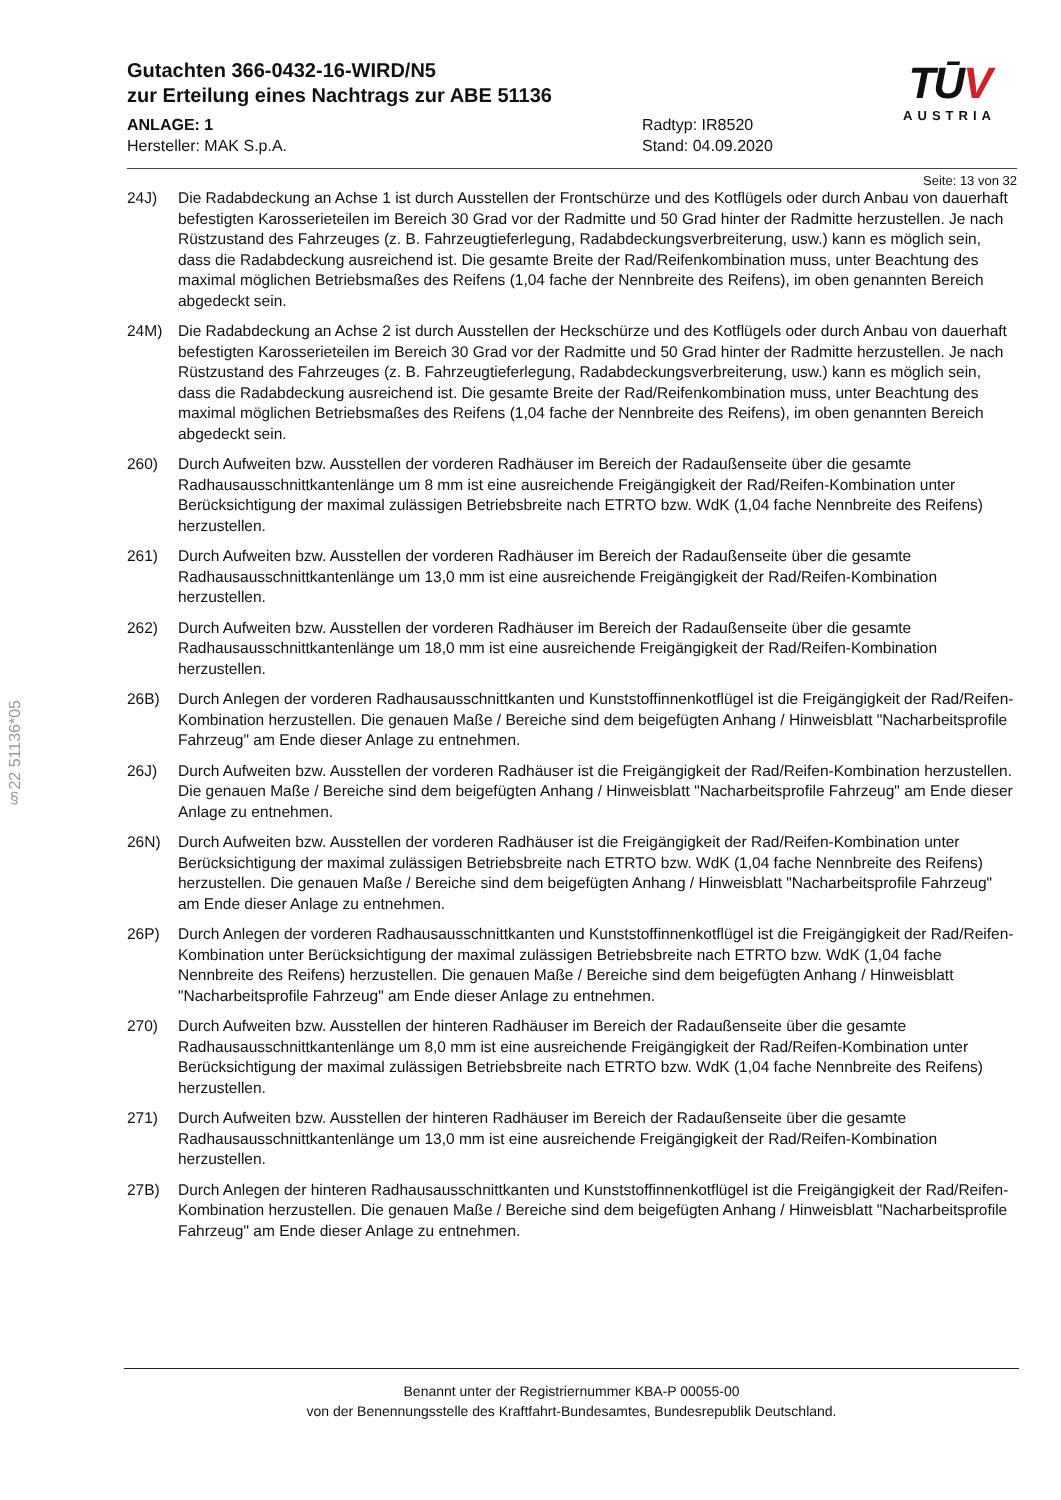§22 51136*05
TŪV
AUSTRIA
Gutachten 366-0432-16-WIRD/N5
zur Erteilung eines Nachtrags zur ABE 51136
ANLAGE: 1
Hersteller: MAK S.p.A.
Radtyp: IR8520
Stand: 04.09.2020
Seite: 13 von 32
24J) Die Radabdeckung an Achse 1 ist durch Ausstellen der Frontschürze und des Kotflügels oder durch Anbau von dauerhaft befestigten Karosserieteilen im Bereich 30 Grad vor der Radmitte und 50 Grad hinter der Radmitte herzustellen. Je nach Rüstzustand des Fahrzeuges (z. B. Fahrzeugtieferlegung, Radabdeckungsverbreiterung, usw.) kann es möglich sein, dass die Radabdeckung ausreichend ist. Die gesamte Breite der Rad/Reifenkombination muss, unter Beachtung des maximal möglichen Betriebsmaßes des Reifens (1,04 fache der Nennbreite des Reifens), im oben genannten Bereich abgedeckt sein.
24M) Die Radabdeckung an Achse 2 ist durch Ausstellen der Heckschürze und des Kotflügels oder durch Anbau von dauerhaft befestigten Karosserieteilen im Bereich 30 Grad vor der Radmitte und 50 Grad hinter der Radmitte herzustellen. Je nach Rüstzustand des Fahrzeuges (z. B. Fahrzeugtieferlegung, Radabdeckungsverbreiterung, usw.) kann es möglich sein, dass die Radabdeckung ausreichend ist. Die gesamte Breite der Rad/Reifenkombination muss, unter Beachtung des maximal möglichen Betriebsmaßes des Reifens (1,04 fache der Nennbreite des Reifens), im oben genannten Bereich abgedeckt sein.
260) Durch Aufweiten bzw. Ausstellen der vorderen Radhäuser im Bereich der Radaußenseite über die gesamte Radhausausschnittkantenlänge um 8 mm ist eine ausreichende Freigängigkeit der Rad/Reifen-Kombination unter Berücksichtigung der maximal zulässigen Betriebsbreite nach ETRTO bzw. WdK (1,04 fache Nennbreite des Reifens) herzustellen.
261) Durch Aufweiten bzw. Ausstellen der vorderen Radhäuser im Bereich der Radaußenseite über die gesamte Radhausausschnittkantenlänge um 13,0 mm ist eine ausreichende Freigängigkeit der Rad/Reifen-Kombination herzustellen.
262) Durch Aufweiten bzw. Ausstellen der vorderen Radhäuser im Bereich der Radaußenseite über die gesamte Radhausausschnittkantenlänge um 18,0 mm ist eine ausreichende Freigängigkeit der Rad/Reifen-Kombination herzustellen.
26B) Durch Anlegen der vorderen Radhausausschnittkanten und Kunststoffinnenkotflügel ist die Freigängigkeit der Rad/Reifen-Kombination herzustellen. Die genauen Maße / Bereiche sind dem beigefügten Anhang / Hinweisblatt "Nacharbeitsprofile Fahrzeug" am Ende dieser Anlage zu entnehmen.
26J) Durch Aufweiten bzw. Ausstellen der vorderen Radhäuser ist die Freigängigkeit der Rad/Reifen-Kombination herzustellen. Die genauen Maße / Bereiche sind dem beigefügten Anhang / Hinweisblatt "Nacharbeitsprofile Fahrzeug" am Ende dieser Anlage zu entnehmen.
26N) Durch Aufweiten bzw. Ausstellen der vorderen Radhäuser ist die Freigängigkeit der Rad/Reifen-Kombination unter Berücksichtigung der maximal zulässigen Betriebsbreite nach ETRTO bzw. WdK (1,04 fache Nennbreite des Reifens) herzustellen. Die genauen Maße / Bereiche sind dem beigefügten Anhang / Hinweisblatt "Nacharbeitsprofile Fahrzeug" am Ende dieser Anlage zu entnehmen.
26P) Durch Anlegen der vorderen Radhausausschnittkanten und Kunststoffinnenkotflügel ist die Freigängigkeit der Rad/Reifen-Kombination unter Berücksichtigung der maximal zulässigen Betriebsbreite nach ETRTO bzw. WdK (1,04 fache Nennbreite des Reifens) herzustellen. Die genauen Maße / Bereiche sind dem beigefügten Anhang / Hinweisblatt "Nacharbeitsprofile Fahrzeug" am Ende dieser Anlage zu entnehmen.
270) Durch Aufweiten bzw. Ausstellen der hinteren Radhäuser im Bereich der Radaußenseite über die gesamte Radhausausschnittkantenlänge um 8,0 mm ist eine ausreichende Freigängigkeit der Rad/Reifen-Kombination unter Berücksichtigung der maximal zulässigen Betriebsbreite nach ETRTO bzw. WdK (1,04 fache Nennbreite des Reifens) herzustellen.
271) Durch Aufweiten bzw. Ausstellen der hinteren Radhäuser im Bereich der Radaußenseite über die gesamte Radhausausschnittkantenlänge um 13,0 mm ist eine ausreichende Freigängigkeit der Rad/Reifen-Kombination herzustellen.
27B) Durch Anlegen der hinteren Radhausausschnittkanten und Kunststoffinnenkotflügel ist die Freigängigkeit der Rad/Reifen-Kombination herzustellen. Die genauen Maße / Bereiche sind dem beigefügten Anhang / Hinweisblatt "Nacharbeitsprofile Fahrzeug" am Ende dieser Anlage zu entnehmen.
Benannt unter der Registriernummer KBA-P 00055-00
von der Benennungsstelle des Kraftfahrt-Bundesamtes, Bundesrepublik Deutschland.